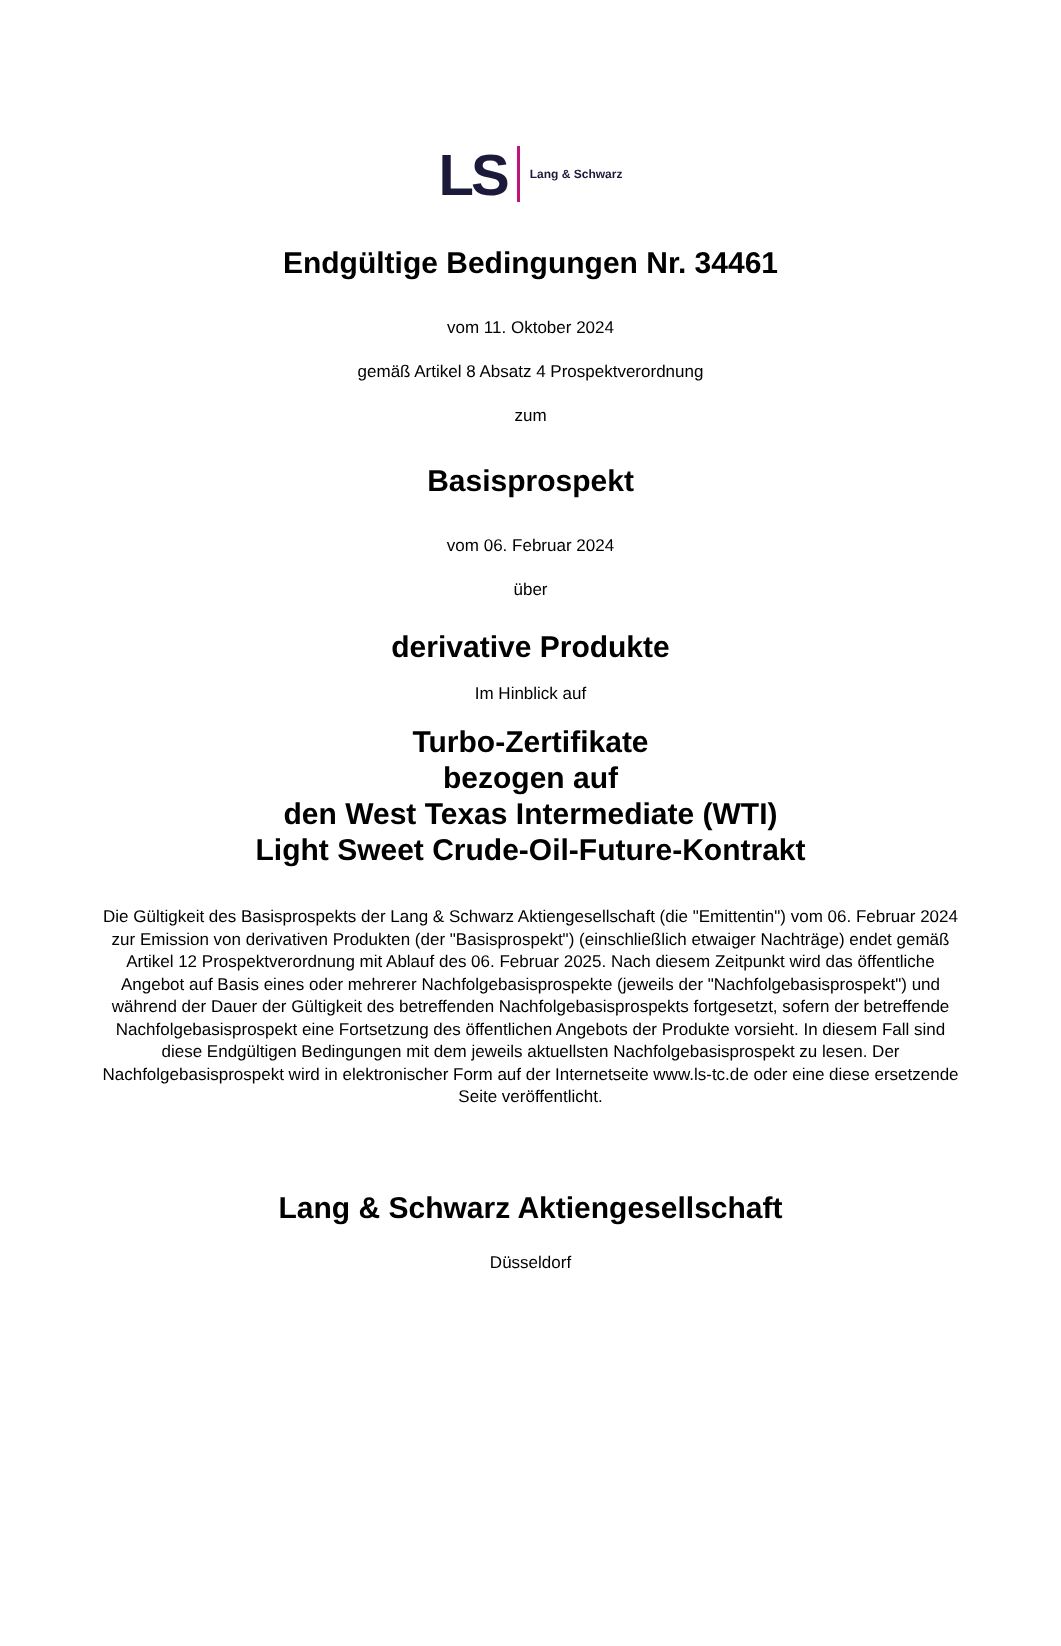LS Lang & Schwarz
Endgültige Bedingungen Nr. 34461
vom 11. Oktober 2024
gemäß Artikel 8 Absatz 4 Prospektverordnung
zum
Basisprospekt
vom 06. Februar 2024
über
derivative Produkte
Im Hinblick auf
Turbo-Zertifikate
bezogen auf
den West Texas Intermediate (WTI)
Light Sweet Crude-Oil-Future-Kontrakt
Die Gültigkeit des Basisprospekts der Lang & Schwarz Aktiengesellschaft (die "Emittentin") vom 06. Februar 2024 zur Emission von derivativen Produkten (der "Basisprospekt") (einschließlich etwaiger Nachträge) endet gemäß Artikel 12 Prospektverordnung mit Ablauf des 06. Februar 2025. Nach diesem Zeitpunkt wird das öffentliche Angebot auf Basis eines oder mehrerer Nachfolgebasisprospekte (jeweils der "Nachfolgebasisprospekt") und während der Dauer der Gültigkeit des betreffenden Nachfolgebasisprospekts fortgesetzt, sofern der betreffende Nachfolgebasisprospekt eine Fortsetzung des öffentlichen Angebots der Produkte vorsieht. In diesem Fall sind diese Endgültigen Bedingungen mit dem jeweils aktuellsten Nachfolgebasisprospekt zu lesen. Der Nachfolgebasisprospekt wird in elektronischer Form auf der Internetseite www.ls-tc.de oder eine diese ersetzende Seite veröffentlicht.
Lang & Schwarz Aktiengesellschaft
Düsseldorf